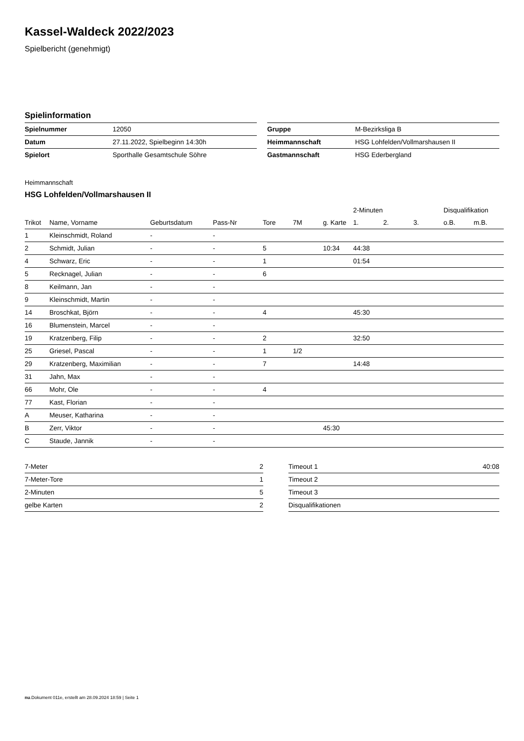Kassel-Waldeck 2022/2023
Spielbericht (genehmigt)
Spielinformation
| Spielnummer | 12050 |
| Datum | 27.11.2022, Spielbeginn 14:30h |
| Spielort | Sporthalle Gesamtschule Söhre |
| Gruppe | M-Bezirksliga B |
| Heimmannschaft | HSG Lohfelden/Vollmarshausen II |
| Gastmannschaft | HSG Ederbergland |
Heimmannschaft
HSG Lohfelden/Vollmarshausen II
| | | | | | | | 2-Minuten | | | Disqualifikation | |
| --- | --- | --- | --- | --- | --- | --- | --- | --- | --- | --- | --- |
| Trikot | Name, Vorname | Geburtsdatum | Pass-Nr | Tore | 7M | g. Karte | 1. | 2. | 3. | o.B. | m.B. |
| 1 | Kleinschmidt, Roland | - | - | | | | | | | | |
| 2 | Schmidt, Julian | - | - | 5 | | 10:34 | 44:38 | | | | |
| 4 | Schwarz, Eric | - | - | 1 | | | 01:54 | | | | |
| 5 | Recknagel, Julian | - | - | 6 | | | | | | | |
| 8 | Keilmann, Jan | - | - | | | | | | | | |
| 9 | Kleinschmidt, Martin | - | - | | | | | | | | |
| 14 | Broschkat, Björn | - | - | 4 | | | 45:30 | | | | |
| 16 | Blumenstein, Marcel | - | - | | | | | | | | |
| 19 | Kratzenberg, Filip | - | - | 2 | | | 32:50 | | | | |
| 25 | Griesel, Pascal | - | - | 1 | 1/2 | | | | | | |
| 29 | Kratzenberg, Maximilian | - | - | 7 | | | 14:48 | | | | |
| 31 | Jahn, Max | - | - | | | | | | | | |
| 66 | Mohr, Ole | - | - | 4 | | | | | | | |
| 77 | Kast, Florian | - | - | | | | | | | | |
| A | Meuser, Katharina | - | - | | | | | | | | |
| B | Zerr, Viktor | - | - | | | 45:30 | | | | | |
| C | Staude, Jannik | - | - | | | | | | | | |
| 7-Meter | 2 |
| 7-Meter-Tore | 1 |
| 2-Minuten | 5 |
| gelbe Karten | 2 |
| Timeout 1 | 40:08 |
| Timeout 2 | |
| Timeout 3 | |
| Disqualifikationen | |
nu.Dokument 011e, erstellt am 28.09.2024 18:59 | Seite 1